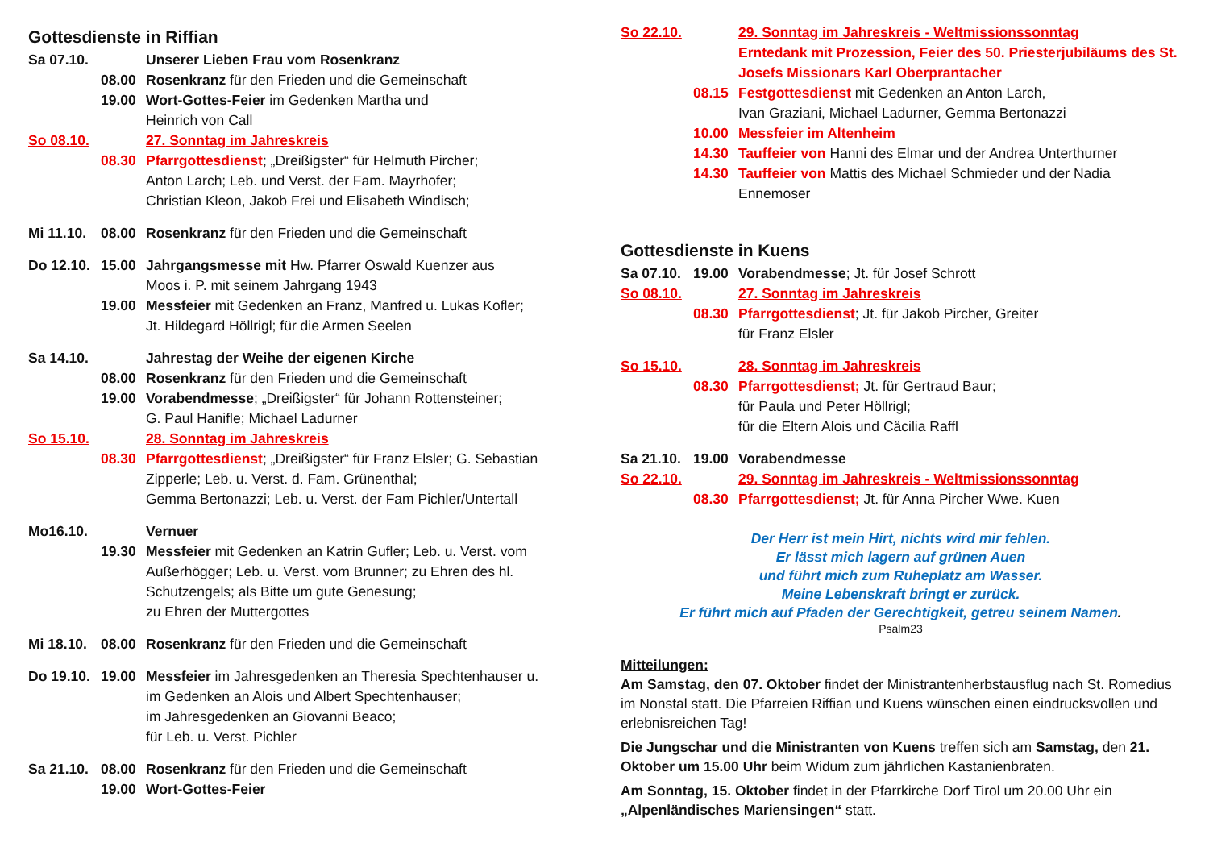Gottesdienste in Riffian
Sa 07.10. Unserer Lieben Frau vom Rosenkranz
08.00 Rosenkranz für den Frieden und die Gemeinschaft
19.00 Wort-Gottes-Feier im Gedenken Martha und
Heinrich von Call
So 08.10. 27. Sonntag im Jahreskreis
08.30 Pfarrgottesdienst; „Dreißigster“ für Helmuth Pircher;
Anton Larch; Leb. und Verst. der Fam. Mayrhofer;
Christian Kleon, Jakob Frei und Elisabeth Windisch;
Mi 11.10. 08.00 Rosenkranz für den Frieden und die Gemeinschaft
Do 12.10. 15.00 Jahrgangsmesse mit Hw. Pfarrer Oswald Kuenzer aus
Moos i. P. mit seinem Jahrgang 1943
19.00 Messfeier mit Gedenken an Franz, Manfred u. Lukas Kofler;
Jt. Hildegard Höllrigl; für die Armen Seelen
Sa 14.10. Jahrestag der Weihe der eigenen Kirche
08.00 Rosenkranz für den Frieden und die Gemeinschaft
19.00 Vorabendmesse; „Dreißigster“ für Johann Rottensteiner;
G. Paul Hanifle; Michael Ladurner
So 15.10. 28. Sonntag im Jahreskreis
08.30 Pfarrgottesdienst; „Dreißigster“ für Franz Elsler; G. Sebastian
Zipperle; Leb. u. Verst. d. Fam. Grünenthal;
Gemma Bertonazzi; Leb. u. Verst. der Fam Pichler/Untertall
Mo16.10. Vernuer
19.30 Messfeier mit Gedenken an Katrin Gufler; Leb. u. Verst. vom
Außerhögger; Leb. u. Verst. vom Brunner; zu Ehren des hl.
Schutzengels; als Bitte um gute Genesung;
zu Ehren der Muttergottes
Mi 18.10. 08.00 Rosenkranz für den Frieden und die Gemeinschaft
Do 19.10. 19.00 Messfeier im Jahresgedenken an Theresia Spechtenhauser u.
im Gedenken an Alois und Albert Spechtenhauser;
im Jahresgedenken an Giovanni Beaco;
für Leb. u. Verst. Pichler
Sa 21.10. 08.00 Rosenkranz für den Frieden und die Gemeinschaft
19.00 Wort-Gottes-Feier
So 22.10. 29. Sonntag im Jahreskreis - Weltmissionssonntag
Erntedank mit Prozession, Feier des 50. Priesterjubiläums des St. Josefs Missionars Karl Oberprantacher
08.15 Festgottesdienst mit Gedenken an Anton Larch,
Ivan Graziani, Michael Ladurner, Gemma Bertonazzi
10.00 Messfeier im Altenheim
14.30 Tauffeier von Hanni des Elmar und der Andrea Unterthurner
14.30 Tauffeier von Mattis des Michael Schmieder und der Nadia
Ennemoser
Gottesdienste in Kuens
Sa 07.10. 19.00 Vorabendmesse; Jt. für Josef Schrott
So 08.10. 27. Sonntag im Jahreskreis
08.30 Pfarrgottesdienst; Jt. für Jakob Pircher, Greiter
für Franz Elsler
So 15.10. 28. Sonntag im Jahreskreis
08.30 Pfarrgottesdienst; Jt. für Gertraud Baur;
für Paula und Peter Höllrigl;
für die Eltern Alois und Cäcilia Raffl
Sa 21.10. 19.00 Vorabendmesse
So 22.10. 29. Sonntag im Jahreskreis - Weltmissionssonntag
08.30 Pfarrgottesdienst; Jt. für Anna Pircher Wwe. Kuen
Der Herr ist mein Hirt, nichts wird mir fehlen.
Er lässt mich lagern auf grünen Auen
und führt mich zum Ruheplatz am Wasser.
Meine Lebenskraft bringt er zurück.
Er führt mich auf Pfaden der Gerechtigkeit, getreu seinem Namen.
Psalm23
Mitteilungen:
Am Samstag, den 07. Oktober findet der Ministrantenherbstausflug nach St. Romedius im Nonstal statt. Die Pfarreien Riffian und Kuens wünschen einen eindrucksvollen und erlebnisreichen Tag!
Die Jungschar und die Ministranten von Kuens treffen sich am Samstag, den 21. Oktober um 15.00 Uhr beim Widum zum jährlichen Kastanienbraten.
Am Sonntag, 15. Oktober findet in der Pfarrkirche Dorf Tirol um 20.00 Uhr ein „Alpenländisches Mariensingen“ statt.